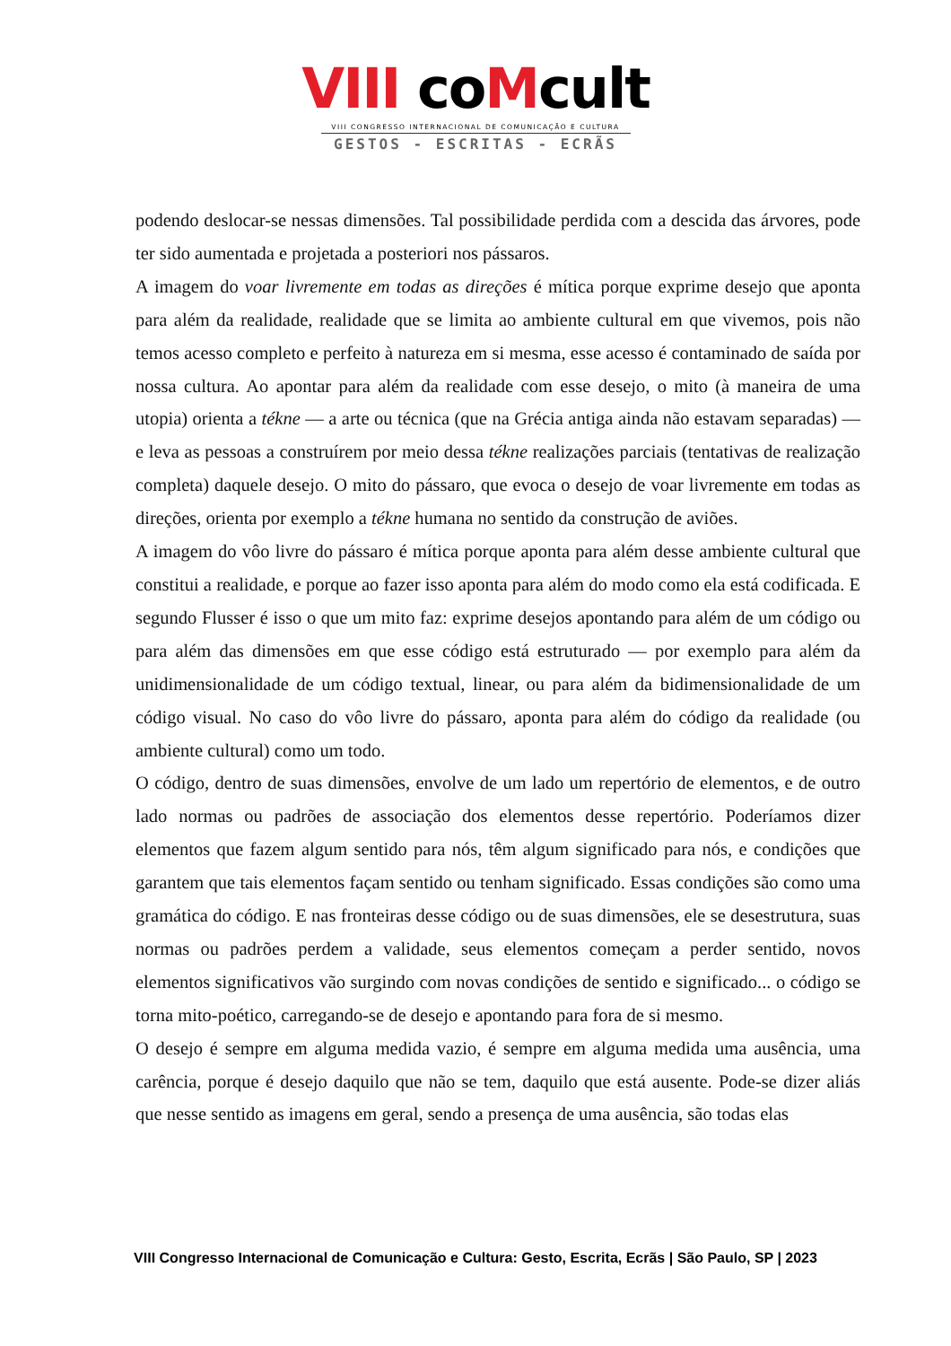VIII coMcult
VIII CONGRESSO INTERNACIONAL DE COMUNICAÇÃO E CULTURA
GESTOS - ESCRITAS - ECRÃS
podendo deslocar-se nessas dimensões. Tal possibilidade perdida com a descida das árvores, pode ter sido aumentada e projetada a posteriori nos pássaros.
A imagem do voar livremente em todas as direções é mítica porque exprime desejo que aponta para além da realidade, realidade que se limita ao ambiente cultural em que vivemos, pois não temos acesso completo e perfeito à natureza em si mesma, esse acesso é contaminado de saída por nossa cultura. Ao apontar para além da realidade com esse desejo, o mito (à maneira de uma utopia) orienta a tékne — a arte ou técnica (que na Grécia antiga ainda não estavam separadas) — e leva as pessoas a construírem por meio dessa tékne realizações parciais (tentativas de realização completa) daquele desejo. O mito do pássaro, que evoca o desejo de voar livremente em todas as direções, orienta por exemplo a tékne humana no sentido da construção de aviões.
A imagem do vôo livre do pássaro é mítica porque aponta para além desse ambiente cultural que constitui a realidade, e porque ao fazer isso aponta para além do modo como ela está codificada. E segundo Flusser é isso o que um mito faz: exprime desejos apontando para além de um código ou para além das dimensões em que esse código está estruturado — por exemplo para além da unidimensionalidade de um código textual, linear, ou para além da bidimensionalidade de um código visual. No caso do vôo livre do pássaro, aponta para além do código da realidade (ou ambiente cultural) como um todo.
O código, dentro de suas dimensões, envolve de um lado um repertório de elementos, e de outro lado normas ou padrões de associação dos elementos desse repertório. Poderíamos dizer elementos que fazem algum sentido para nós, têm algum significado para nós, e condições que garantem que tais elementos façam sentido ou tenham significado. Essas condições são como uma gramática do código. E nas fronteiras desse código ou de suas dimensões, ele se desestrutura, suas normas ou padrões perdem a validade, seus elementos começam a perder sentido, novos elementos significativos vão surgindo com novas condições de sentido e significado... o código se torna mito-poético, carregando-se de desejo e apontando para fora de si mesmo.
O desejo é sempre em alguma medida vazio, é sempre em alguma medida uma ausência, uma carência, porque é desejo daquilo que não se tem, daquilo que está ausente. Pode-se dizer aliás que nesse sentido as imagens em geral, sendo a presença de uma ausência, são todas elas
VIII Congresso Internacional de Comunicação e Cultura: Gesto, Escrita, Ecrãs | São Paulo, SP | 2023